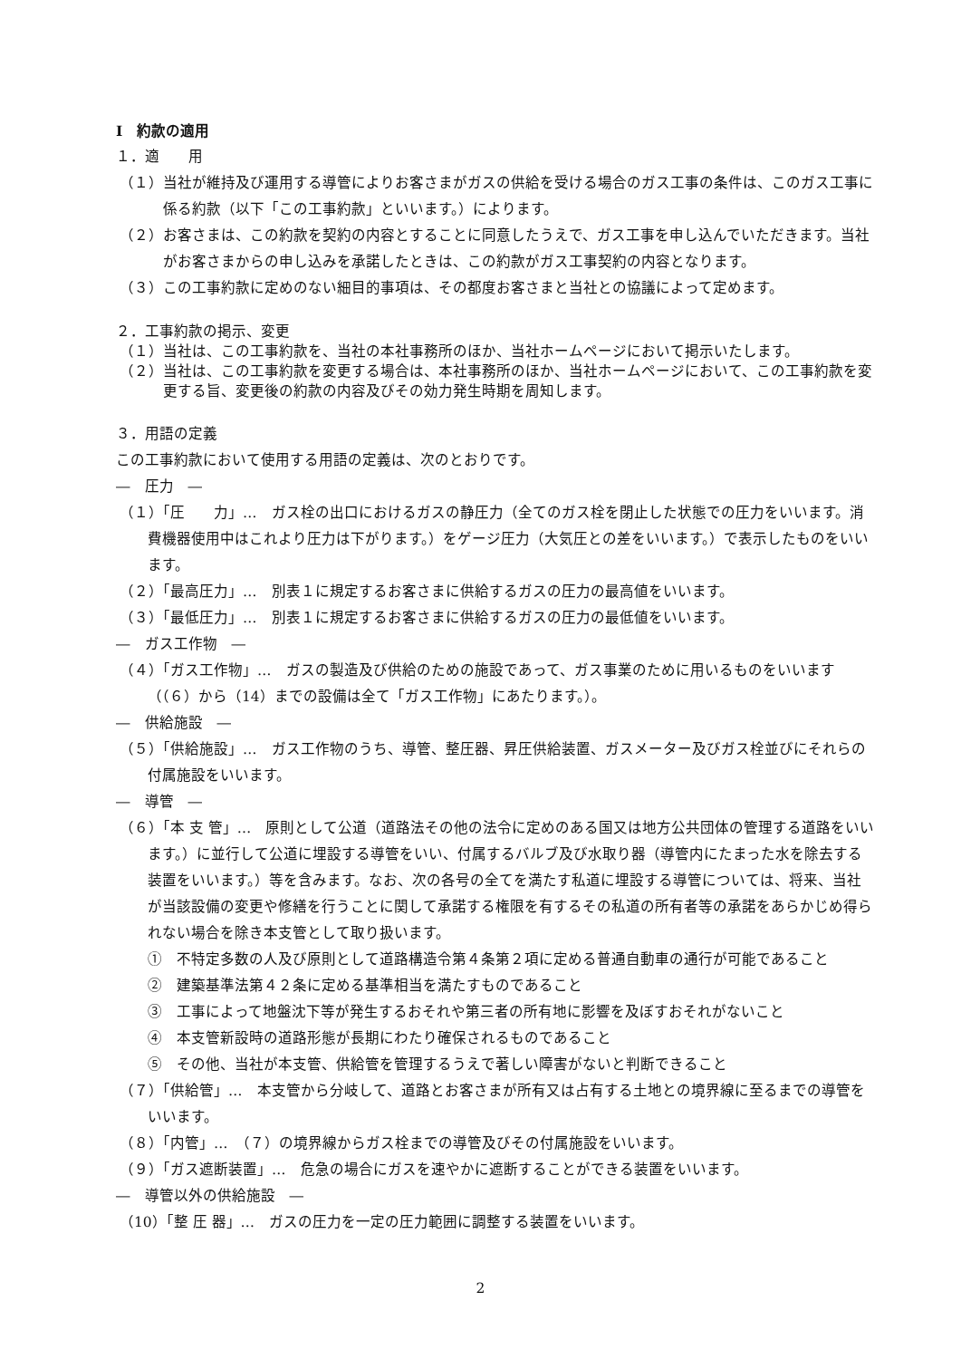Ⅰ　約款の適用
１．適　　用
（１）当社が維持及び運用する導管によりお客さまがガスの供給を受ける場合のガス工事の条件は、このガス工事に係る約款（以下「この工事約款」といいます。）によります。
（２）お客さまは、この約款を契約の内容とすることに同意したうえで、ガス工事を申し込んでいただきます。当社がお客さまからの申し込みを承諾したときは、この約款がガス工事契約の内容となります。
（３）この工事約款に定めのない細目的事項は、その都度お客さまと当社との協議によって定めます。
２．工事約款の掲示、変更
（１）当社は、この工事約款を、当社の本社事務所のほか、当社ホームページにおいて掲示いたします。
（２）当社は、この工事約款を変更する場合は、本社事務所のほか、当社ホームページにおいて、この工事約款を変更する旨、変更後の約款の内容及びその効力発生時期を周知します。
３．用語の定義
この工事約款において使用する用語の定義は、次のとおりです。
―　圧力　―
（１）「圧　　力」…　ガス栓の出口におけるガスの静圧力（全てのガス栓を閉止した状態での圧力をいいます。消費機器使用中はこれより圧力は下がります。）をゲージ圧力（大気圧との差をいいます。）で表示したものをいいます。
（２）「最高圧力」…　別表１に規定するお客さまに供給するガスの圧力の最高値をいいます。
（３）「最低圧力」…　別表１に規定するお客さまに供給するガスの圧力の最低値をいいます。
―　ガス工作物　―
（４）「ガス工作物」…　ガスの製造及び供給のための施設であって、ガス事業のために用いるものをいいます（（６）から（14）までの設備は全て「ガス工作物」にあたります。）。
―　供給施設　―
（５）「供給施設」…　ガス工作物のうち、導管、整圧器、昇圧供給装置、ガスメーター及びガス栓並びにそれらの付属施設をいいます。
―　導管　―
（６）「本 支 管」…　原則として公道（道路法その他の法令に定めのある国又は地方公共団体の管理する道路をいいます。）に並行して公道に埋設する導管をいい、付属するバルブ及び水取り器（導管内にたまった水を除去する装置をいいます。）等を含みます。なお、次の各号の全てを満たす私道に埋設する導管については、将来、当社が当該設備の変更や修繕を行うことに関して承諾する権限を有するその私道の所有者等の承諾をあらかじめ得られない場合を除き本支管として取り扱います。
①　不特定多数の人及び原則として道路構造令第４条第２項に定める普通自動車の通行が可能であること
②　建築基準法第４２条に定める基準相当を満たすものであること
③　工事によって地盤沈下等が発生するおそれや第三者の所有地に影響を及ぼすおそれがないこと
④　本支管新設時の道路形態が長期にわたり確保されるものであること
⑤　その他、当社が本支管、供給管を管理するうえで著しい障害がないと判断できること
（７）「供給管」…　本支管から分岐して、道路とお客さまが所有又は占有する土地との境界線に至るまでの導管をいいます。
（８）「内管」…　（７）の境界線からガス栓までの導管及びその付属施設をいいます。
（９）「ガス遮断装置」…　危急の場合にガスを速やかに遮断することができる装置をいいます。
―　導管以外の供給施設　―
（10）「整 圧 器」…　ガスの圧力を一定の圧力範囲に調整する装置をいいます。
2